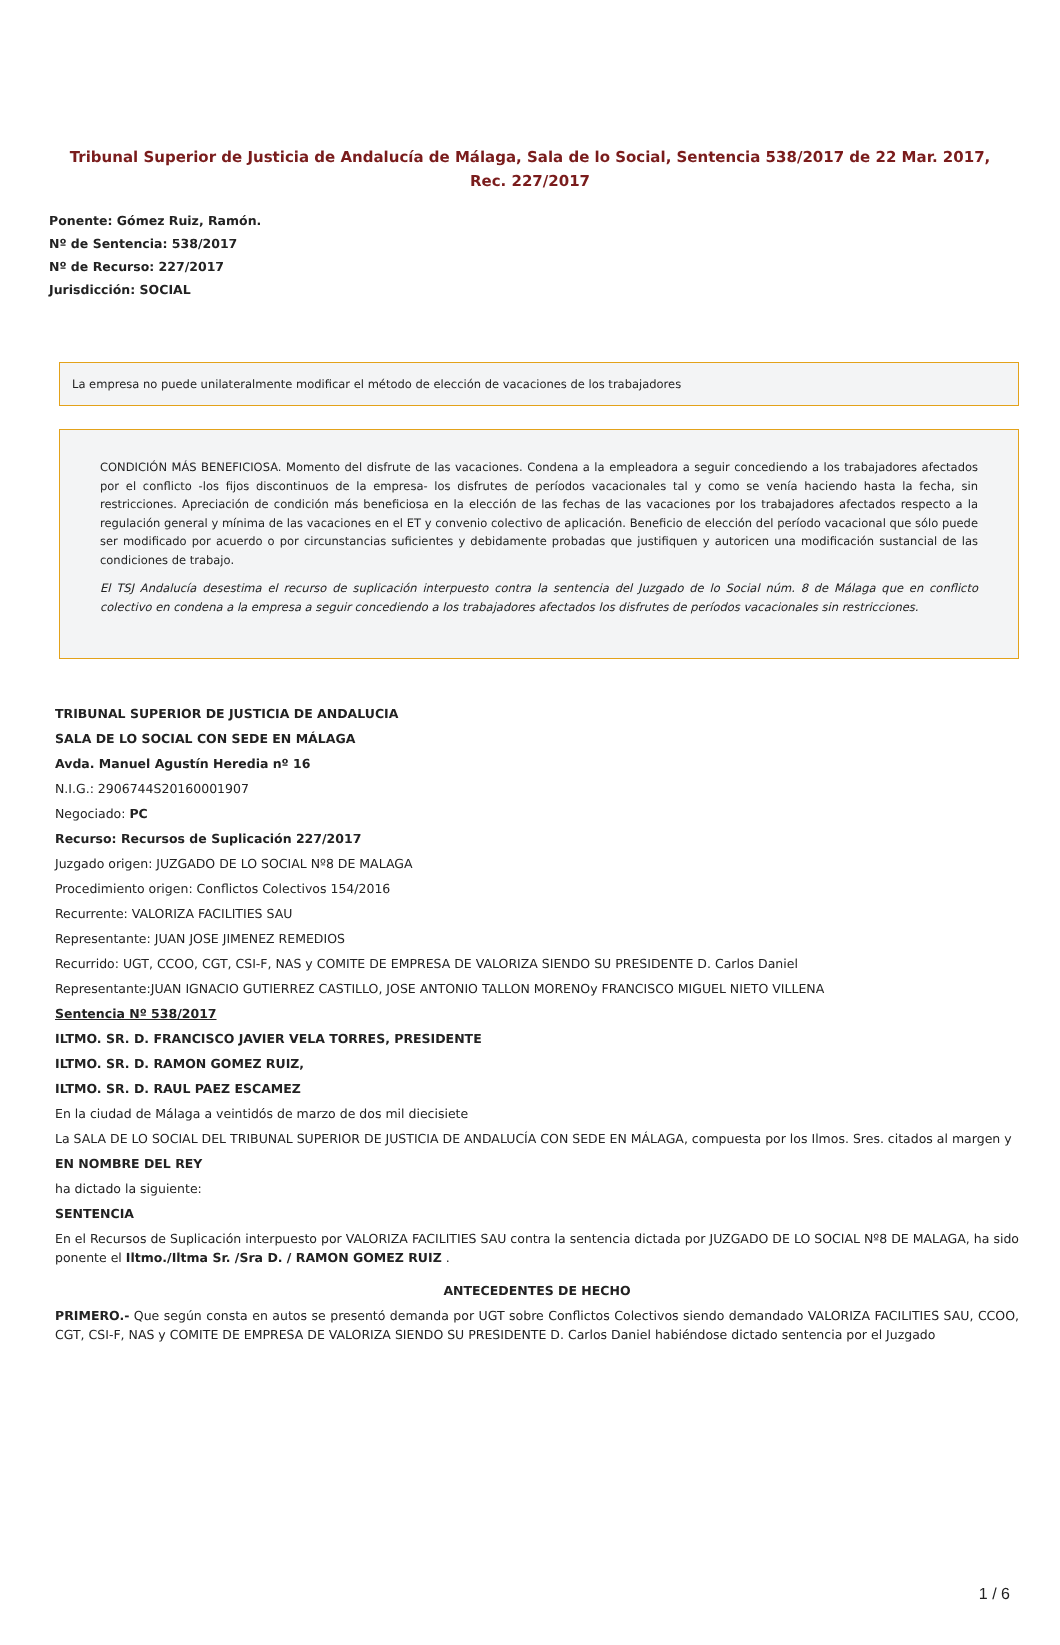Tribunal Superior de Justicia de Andalucía de Málaga, Sala de lo Social, Sentencia 538/2017 de 22 Mar. 2017, Rec. 227/2017
Ponente: Gómez Ruiz, Ramón.
Nº de Sentencia: 538/2017
Nº de Recurso: 227/2017
Jurisdicción: SOCIAL
La empresa no puede unilateralmente modificar el método de elección de vacaciones de los trabajadores
CONDICIÓN MÁS BENEFICIOSA. Momento del disfrute de las vacaciones. Condena a la empleadora a seguir concediendo a los trabajadores afectados por el conflicto -los fijos discontinuos de la empresa- los disfrutes de períodos vacacionales tal y como se venía haciendo hasta la fecha, sin restricciones. Apreciación de condición más beneficiosa en la elección de las fechas de las vacaciones por los trabajadores afectados respecto a la regulación general y mínima de las vacaciones en el ET y convenio colectivo de aplicación. Beneficio de elección del período vacacional que sólo puede ser modificado por acuerdo o por circunstancias suficientes y debidamente probadas que justifiquen y autoricen una modificación sustancial de las condiciones de trabajo.
El TSJ Andalucía desestima el recurso de suplicación interpuesto contra la sentencia del Juzgado de lo Social núm. 8 de Málaga que en conflicto colectivo en condena a la empresa a seguir concediendo a los trabajadores afectados los disfrutes de períodos vacacionales sin restricciones.
TRIBUNAL SUPERIOR DE JUSTICIA DE ANDALUCIA
SALA DE LO SOCIAL CON SEDE EN MÁLAGA
Avda. Manuel Agustín Heredia nº 16
N.I.G.: 2906744S20160001907
Negociado: PC
Recurso: Recursos de Suplicación 227/2017
Juzgado origen: JUZGADO DE LO SOCIAL Nº8 DE MALAGA
Procedimiento origen: Conflictos Colectivos 154/2016
Recurrente: VALORIZA FACILITIES SAU
Representante: JUAN JOSE JIMENEZ REMEDIOS
Recurrido: UGT, CCOO, CGT, CSI-F, NAS y COMITE DE EMPRESA DE VALORIZA SIENDO SU PRESIDENTE D. Carlos Daniel
Representante:JUAN IGNACIO GUTIERREZ CASTILLO, JOSE ANTONIO TALLON MORENOy FRANCISCO MIGUEL NIETO VILLENA
Sentencia Nº 538/2017
ILTMO. SR. D. FRANCISCO JAVIER VELA TORRES, PRESIDENTE
ILTMO. SR. D. RAMON GOMEZ RUIZ,
ILTMO. SR. D. RAUL PAEZ ESCAMEZ
En la ciudad de Málaga a veintidós de marzo de dos mil diecisiete
La SALA DE LO SOCIAL DEL TRIBUNAL SUPERIOR DE JUSTICIA DE ANDALUCÍA CON SEDE EN MÁLAGA, compuesta por los Ilmos. Sres. citados al margen y
EN NOMBRE DEL REY
ha dictado la siguiente:
SENTENCIA
En el Recursos de Suplicación interpuesto por VALORIZA FACILITIES SAU contra la sentencia dictada por JUZGADO DE LO SOCIAL Nº8 DE MALAGA, ha sido ponente el Iltmo./Iltma Sr. /Sra D. / RAMON GOMEZ RUIZ .
ANTECEDENTES DE HECHO
PRIMERO.- Que según consta en autos se presentó demanda por UGT sobre Conflictos Colectivos siendo demandado VALORIZA FACILITIES SAU, CCOO, CGT, CSI-F, NAS y COMITE DE EMPRESA DE VALORIZA SIENDO SU PRESIDENTE D. Carlos Daniel habiéndose dictado sentencia por el Juzgado
1 / 6